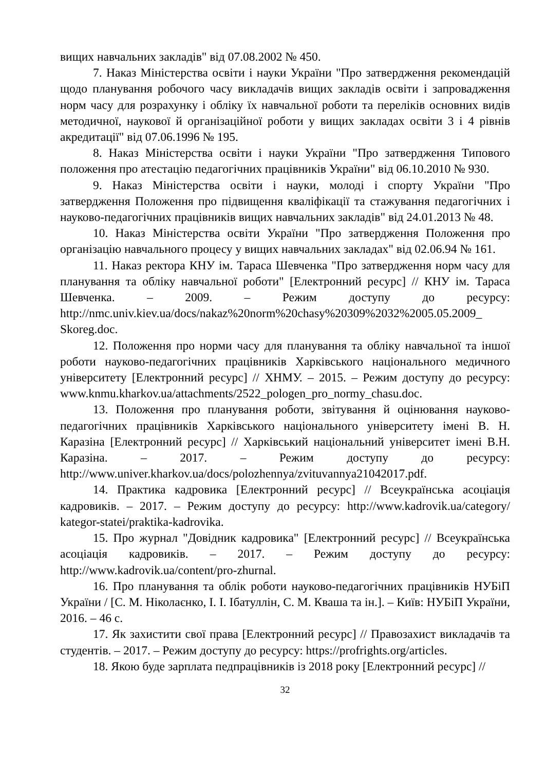вищих навчальних закладів" від 07.08.2002 № 450.
7. Наказ Міністерства освіти і науки України "Про затвердження рекомендацій щодо планування робочого часу викладачів вищих закладів освіти і запровадження норм часу для розрахунку і обліку їх навчальної роботи та переліків основних видів методичної, наукової й організаційної роботи у вищих закладах освіти 3 і 4 рівнів акредитації" від 07.06.1996 № 195.
8. Наказ Міністерства освіти і науки України "Про затвердження Типового положення про атестацію педагогічних працівників України" від 06.10.2010 № 930.
9. Наказ Міністерства освіти і науки, молоді і спорту України "Про затвердження Положення про підвищення кваліфікації та стажування педагогічних і науково-педагогічних працівників вищих навчальних закладів" від 24.01.2013 № 48.
10. Наказ Міністерства освіти України "Про затвердження Положення про організацію навчального процесу у вищих навчальних закладах" від 02.06.94 № 161.
11. Наказ ректора КНУ ім. Тараса Шевченка "Про затвердження норм часу для планування та обліку навчальної роботи" [Електронний ресурс] // КНУ ім. Тараса Шевченка. – 2009. – Режим доступу до ресурсу: http://nmc.univ.kiev.ua/docs/nakaz%20norm%20chasy%20309%2032%2005.05.2009_ Skoreg.doc.
12. Положення про норми часу для планування та обліку навчальної та іншої роботи науково-педагогічних працівників Харківського національного медичного університету [Електронний ресурс] // ХНМУ. – 2015. – Режим доступу до ресурсу: www.knmu.kharkov.ua/attachments/2522_pologen_pro_normy_chasu.doc.
13. Положення про планування роботи, звітування й оцінювання науково-педагогічних працівників Харківського національного університету імені В. Н. Каразіна [Електронний ресурс] // Харківський національний університет імені В.Н. Каразіна. – 2017. – Режим доступу до ресурсу: http://www.univer.kharkov.ua/docs/polozhennya/zvituvannya21042017.pdf.
14. Практика кадровика [Електронний ресурс] // Всеукраїнська асоціація кадровиків. – 2017. – Режим доступу до ресурсу: http://www.kadrovik.ua/category/ kategor-statei/praktika-kadrovika.
15. Про журнал "Довідник кадровика" [Електронний ресурс] // Всеукраїнська асоціація кадровиків. – 2017. – Режим доступу до ресурсу: http://www.kadrovik.ua/content/pro-zhurnal.
16. Про планування та облік роботи науково-педагогічних працівників НУБіП України / [С. М. Ніколаєнко, І. І. Ібатуллін, С. М. Кваша та ін.]. – Київ: НУБіП України, 2016. – 46 с.
17. Як захистити свої права [Електронний ресурс] // Правозахист викладачів та студентів. – 2017. – Режим доступу до ресурсу: https://profrights.org/articles.
18. Якою буде зарплата педпрацівників із 2018 року [Електронний ресурс] //
32